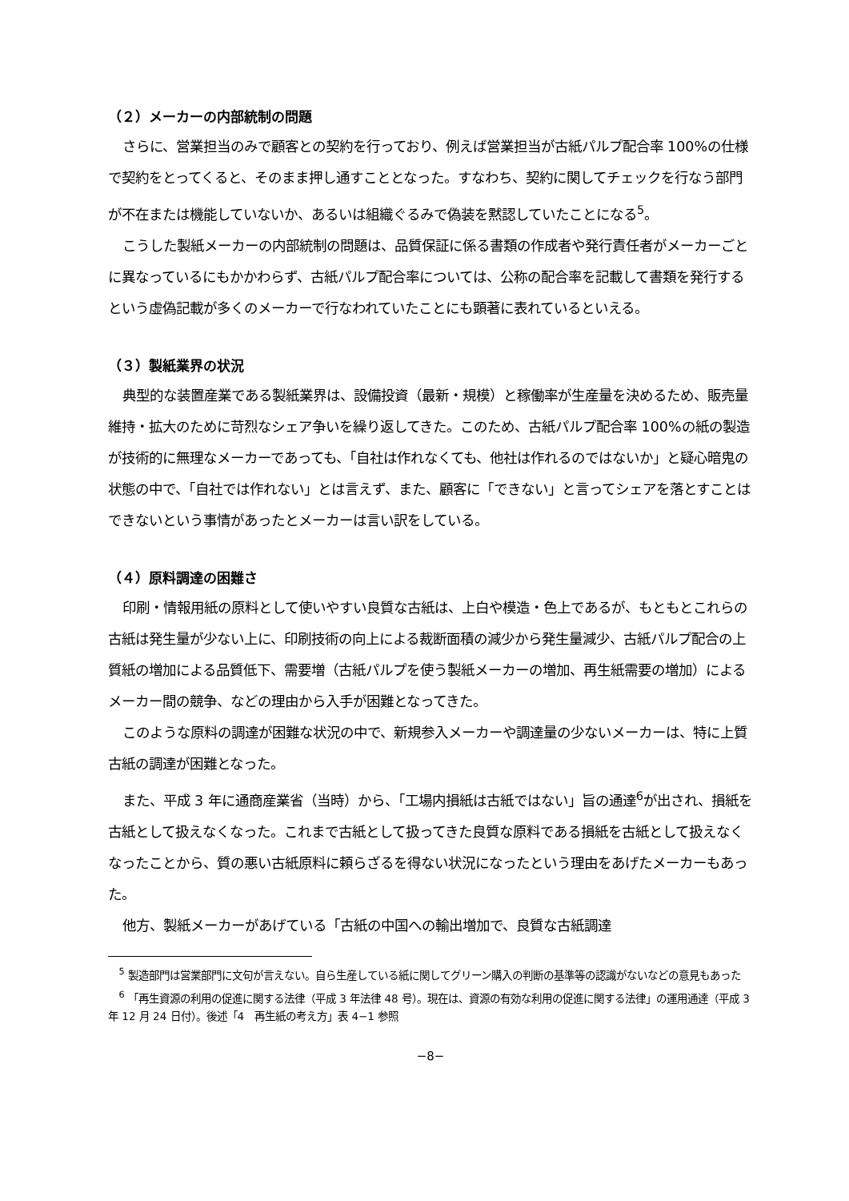（２）メーカーの内部統制の問題
さらに、営業担当のみで顧客との契約を行っており、例えば営業担当が古紙パルプ配合率 100%の仕様で契約をとってくると、そのまま押し通すこととなった。すなわち、契約に関してチェックを行なう部門が不在または機能していないか、あるいは組織ぐるみで偽装を黙認していたことになる<sup>5</sup>。
こうした製紙メーカーの内部統制の問題は、品質保証に係る書類の作成者や発行責任者がメーカーごとに異なっているにもかかわらず、古紙パルプ配合率については、公称の配合率を記載して書類を発行するという虚偽記載が多くのメーカーで行なわれていたことにも顕著に表れているといえる。
（３）製紙業界の状況
典型的な装置産業である製紙業界は、設備投資（最新・規模）と稼働率が生産量を決めるため、販売量維持・拡大のために苛烈なシェア争いを繰り返してきた。このため、古紙パルプ配合率 100%の紙の製造が技術的に無理なメーカーであっても、「自社は作れなくても、他社は作れるのではないか」と疑心暗鬼の状態の中で、「自社では作れない」とは言えず、また、顧客に「できない」と言ってシェアを落とすことはできないという事情があったとメーカーは言い訳をしている。
（４）原料調達の困難さ
印刷・情報用紙の原料として使いやすい良質な古紙は、上白や模造・色上であるが、もともとこれらの古紙は発生量が少ない上に、印刷技術の向上による裁断面積の減少から発生量減少、古紙パルプ配合の上質紙の増加による品質低下、需要増（古紙パルプを使う製紙メーカーの増加、再生紙需要の増加）によるメーカー間の競争、などの理由から入手が困難となってきた。
このような原料の調達が困難な状況の中で、新規参入メーカーや調達量の少ないメーカーは、特に上質古紙の調達が困難となった。
また、平成 3 年に通商産業省（当時）から、「工場内損紙は古紙ではない」旨の通達<sup>6</sup>が出され、損紙を古紙として扱えなくなった。これまで古紙として扱ってきた良質な原料である損紙を古紙として扱えなくなったことから、質の悪い古紙原料に頼らざるを得ない状況になったという理由をあげたメーカーもあった。
他方、製紙メーカーがあげている「古紙の中国への輸出増加で、良質な古紙調達
<sup>5</sup> 製造部門は営業部門に文句が言えない。自ら生産している紙に関してグリーン購入の判断の基準等の認識がないなどの意見もあった
<sup>6</sup> 「再生資源の利用の促進に関する法律（平成 3 年法律 48 号）。現在は、資源の有効な利用の促進に関する法律」の運用通達（平成 3 年 12 月 24 日付）。後述「4　再生紙の考え方」表 4−1 参照
−8−